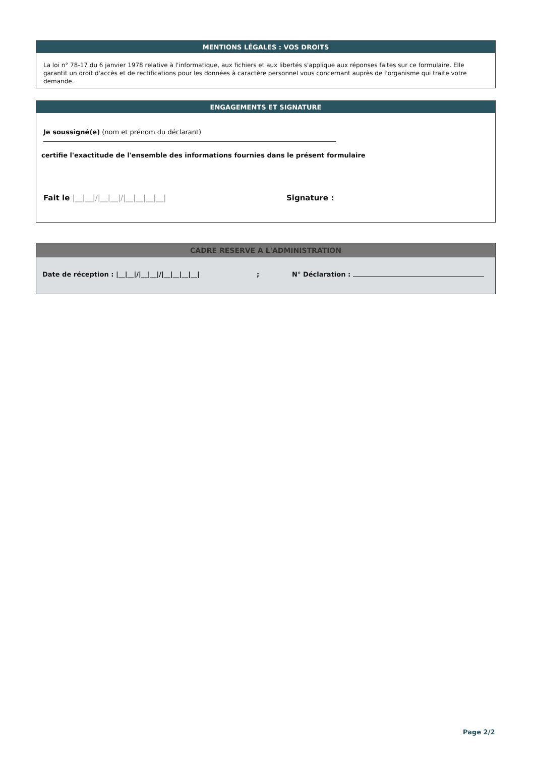MENTIONS LÉGALES : VOS DROITS
La loi n° 78-17 du 6 janvier 1978 relative à l'informatique, aux fichiers et aux libertés s'applique aux réponses faites sur ce formulaire. Elle garantit un droit d'accès et de rectifications pour les données à caractère personnel vous concernant auprès de l'organisme qui traite votre demande.
ENGAGEMENTS ET SIGNATURE
Je soussigné(e) (nom et prénom du déclarant)
certifie l'exactitude de l'ensemble des informations fournies dans le présent formulaire
Fait le |__|__|/|__|__|/|__|__|__|__| Signature :
CADRE RESERVE A L'ADMINISTRATION
Date de réception : |__|__|/|__|__|/|__|__|__|__| ; N° Déclaration :
Page 2/2